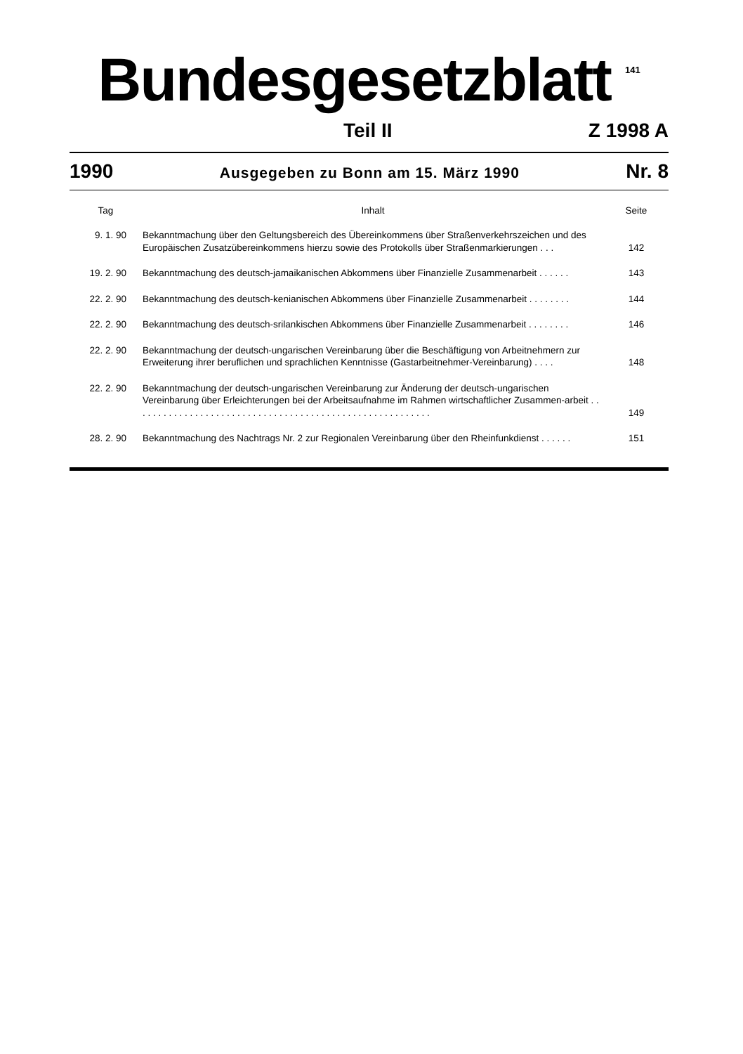Bundesgesetzblatt
141
Teil II Z 1998 A
1990 Ausgegeben zu Bonn am 15. März 1990 Nr. 8
| Tag | Inhalt | Seite |
| --- | --- | --- |
| 9. 1. 90 | Bekanntmachung über den Geltungsbereich des Übereinkommens über Straßenverkehrszeichen und des Europäischen Zusatzübereinkommens hierzu sowie des Protokolls über Straßenmarkierungen . . . | 142 |
| 19. 2. 90 | Bekanntmachung des deutsch-jamaikanischen Abkommens über Finanzielle Zusammenarbeit . . . . . . | 143 |
| 22. 2. 90 | Bekanntmachung des deutsch-kenianischen Abkommens über Finanzielle Zusammenarbeit . . . . . . . . | 144 |
| 22. 2. 90 | Bekanntmachung des deutsch-srilankischen Abkommens über Finanzielle Zusammenarbeit . . . . . . . . | 146 |
| 22. 2. 90 | Bekanntmachung der deutsch-ungarischen Vereinbarung über die Beschäftigung von Arbeitnehmern zur Erweiterung ihrer beruflichen und sprachlichen Kenntnisse (Gastarbeitnehmer-Vereinbarung) . . . . | 148 |
| 22. 2. 90 | Bekanntmachung der deutsch-ungarischen Vereinbarung zur Änderung der deutsch-ungarischen Vereinbarung über Erleichterungen bei der Arbeitsaufnahme im Rahmen wirtschaftlicher Zusammen-arbeit . . . . . . . . . . . . . . . . . . . . . . . . . . . . . . . . . . . . . . . . . . . . . . . . . . . . . . . . . | 149 |
| 28. 2. 90 | Bekanntmachung des Nachtrags Nr. 2 zur Regionalen Vereinbarung über den Rheinfunkdienst . . . . . . | 151 |